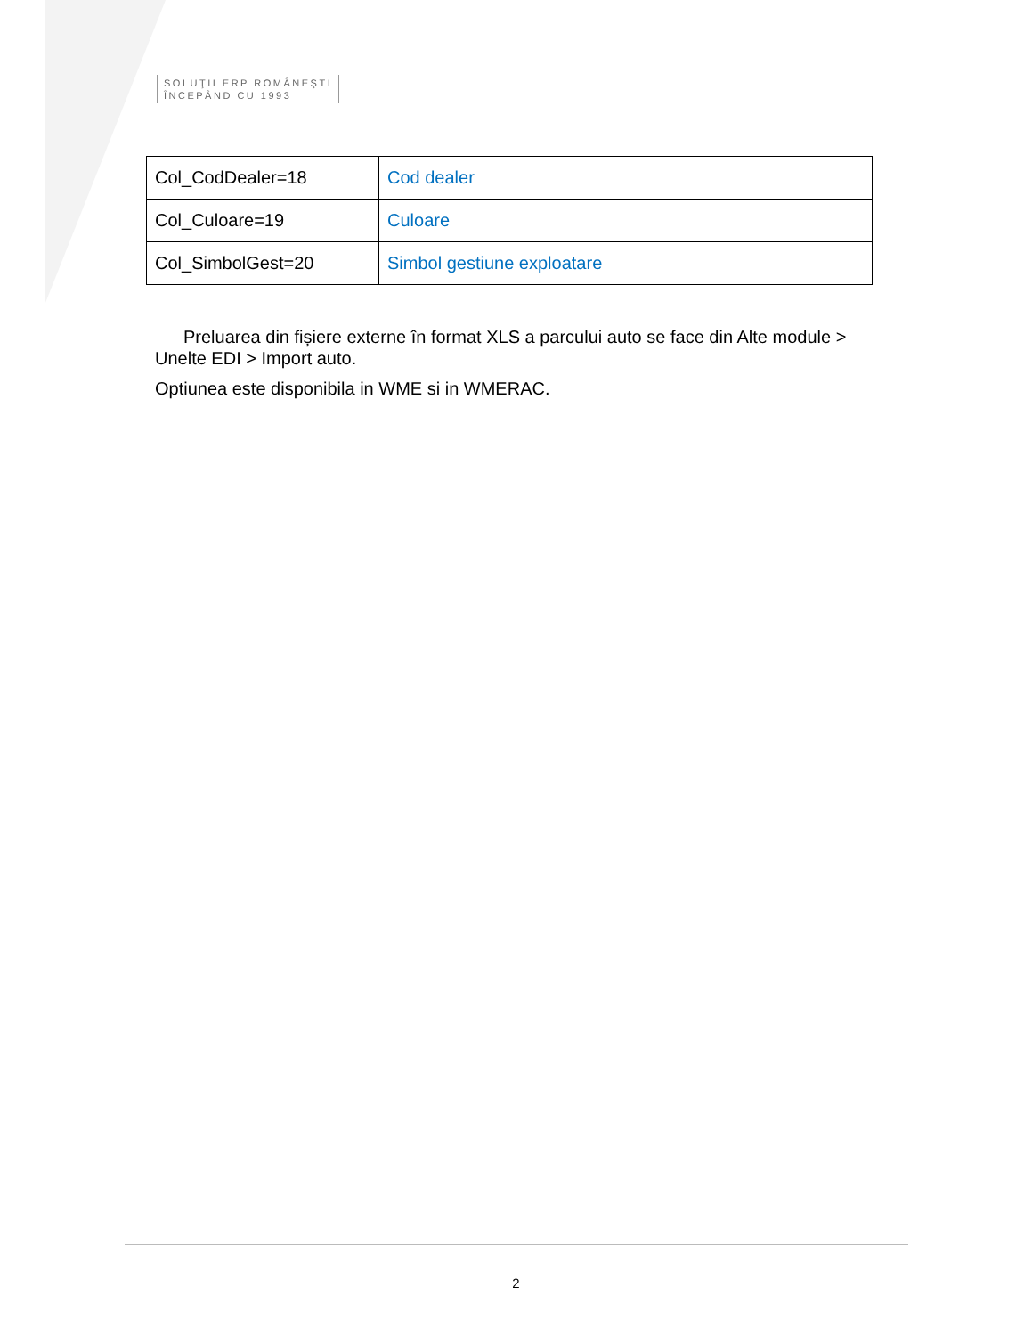SOLUŢII ERP ROMÂNEŞTI
ÎNCEPÂND CU 1993
| Col_CodDealer=18 | Cod dealer |
| Col_Culoare=19 | Culoare |
| Col_SimbolGest=20 | Simbol gestiune exploatare |
Preluarea din fișiere externe în format XLS a parcului auto se face din Alte module > Unelte EDI > Import auto.
Optiunea este disponibila in WME si in WMERAC.
2